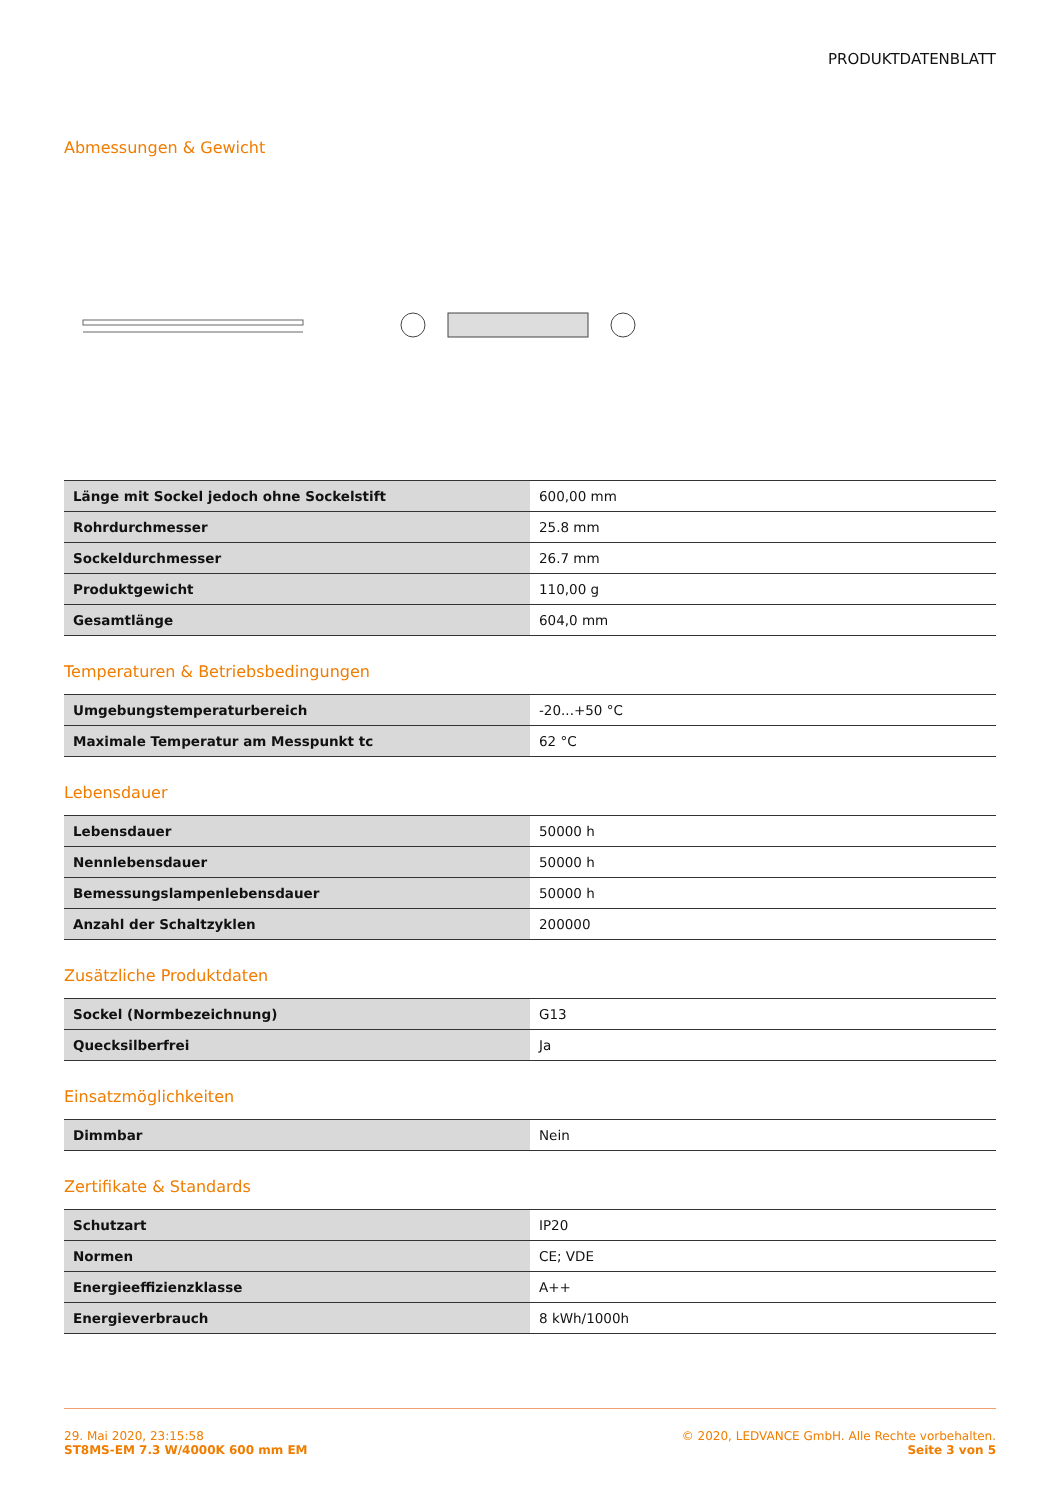PRODUKTDATENBLATT
Abmessungen & Gewicht
| Länge mit Sockel jedoch ohne Sockelstift | 600,00 mm |
| Rohrdurchmesser | 25.8 mm |
| Sockeldurchmesser | 26.7 mm |
| Produktgewicht | 110,00 g |
| Gesamtlänge | 604,0 mm |
Temperaturen & Betriebsbedingungen
| Umgebungstemperaturbereich | -20...+50 °C |
| Maximale Temperatur am Messpunkt tc | 62 °C |
Lebensdauer
| Lebensdauer | 50000 h |
| Nennlebensdauer | 50000 h |
| Bemessungslampenlebensdauer | 50000 h |
| Anzahl der Schaltzyklen | 200000 |
Zusätzliche Produktdaten
| Sockel (Normbezeichnung) | G13 |
| Quecksilberfrei | Ja |
Einsatzmöglichkeiten
| Dimmbar | Nein |
Zertifikate & Standards
| Schutzart | IP20 |
| Normen | CE; VDE |
| Energieeffizienzklasse | A++ |
| Energieverbrauch | 8 kWh/1000h |
29. Mai 2020, 23:15:58
ST8MS-EM 7.3 W/4000K 600 mm EM
© 2020, LEDVANCE GmbH. Alle Rechte vorbehalten.
Seite 3 von 5